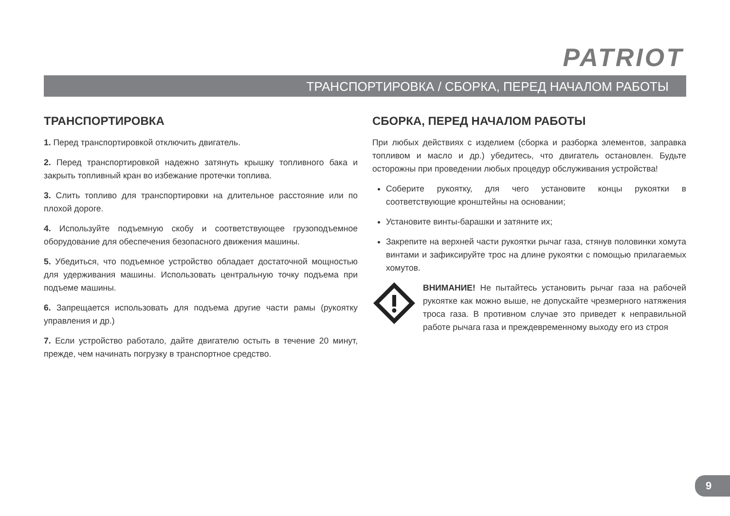PATRIOT
ТРАНСПОРТИРОВКА / СБОРКА, ПЕРЕД НАЧАЛОМ РАБОТЫ
ТРАНСПОРТИРОВКА
1. Перед транспортировкой отключить двигатель.
2. Перед транспортировкой надежно затянуть крышку топливного бака и закрыть топливный кран во избежание протечки топлива.
3. Слить топливо для транспортировки на длительное расстояние или по плохой дороге.
4. Используйте подъемную скобу и соответствующее грузоподъемное оборудование для обеспечения безопасного движения машины.
5. Убедиться, что подъемное устройство обладает достаточной мощностью для удерживания машины. Использовать центральную точку подъема при подъеме машины.
6. Запрещается использовать для подъема другие части рамы (рукоятку управления и др.)
7. Если устройство работало, дайте двигателю остыть в течение 20 минут, прежде, чем начинать погрузку в транспортное средство.
СБОРКА, ПЕРЕД НАЧАЛОМ РАБОТЫ
При любых действиях с изделием (сборка и разборка элементов, заправка топливом и масло и др.) убедитесь, что двигатель остановлен. Будьте осторожны при проведении любых процедур обслуживания устройства!
Соберите рукоятку, для чего установите концы рукоятки в соответствующие кронштейны на основании;
Установите винты-барашки и затяните их;
Закрепите на верхней части рукоятки рычаг газа, стянув половинки хомута винтами и зафиксируйте трос на длине рукоятки с помощью прилагаемых хомутов.
ВНИМАНИЕ! Не пытайтесь установить рычаг газа на рабочей рукоятке как можно выше, не допускайте чрезмерного натяжения троса газа. В противном случае это приведет к неправильной работе рычага газа и преждевременному выходу его из строя
9